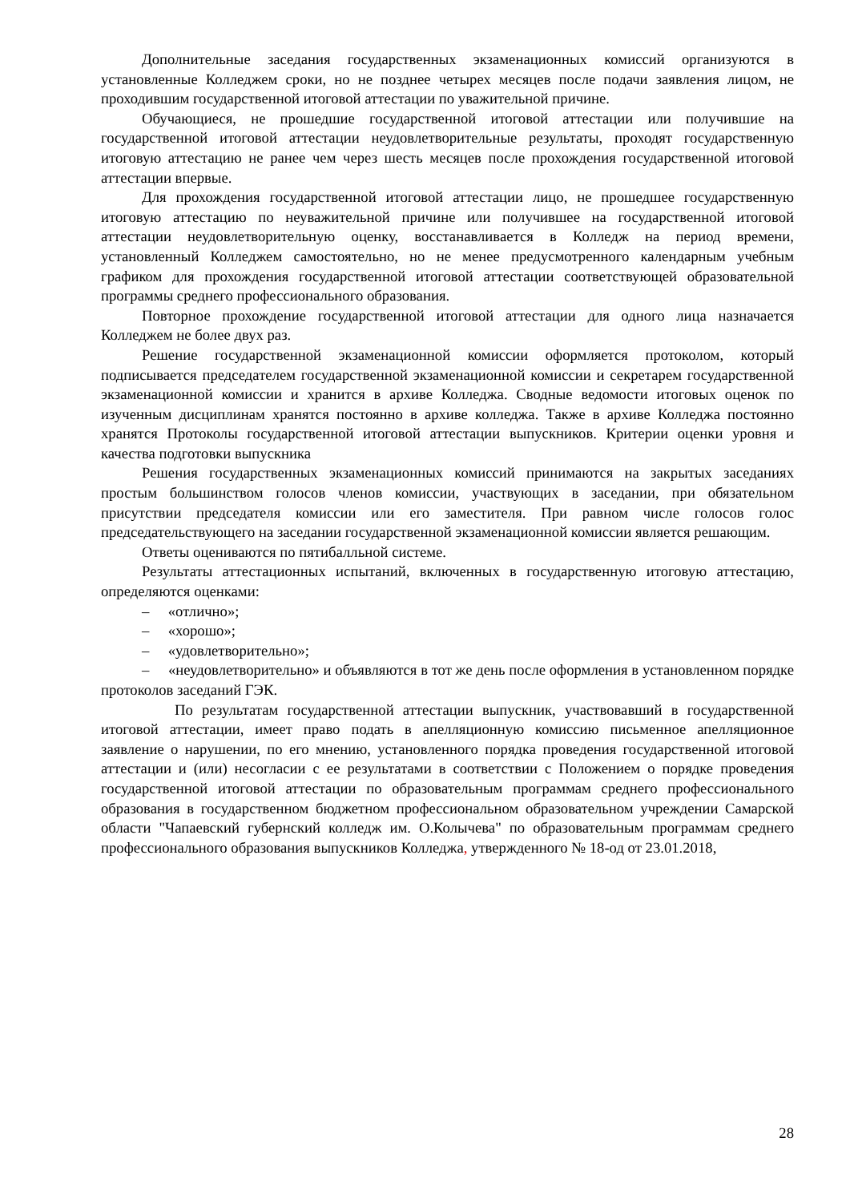Дополнительные заседания государственных экзаменационных комиссий организуются в установленные Колледжем сроки, но не позднее четырех месяцев после подачи заявления лицом, не проходившим государственной итоговой аттестации по уважительной причине.
Обучающиеся, не прошедшие государственной итоговой аттестации или получившие на государственной итоговой аттестации неудовлетворительные результаты, проходят государственную итоговую аттестацию не ранее чем через шесть месяцев после прохождения государственной итоговой аттестации впервые.
Для прохождения государственной итоговой аттестации лицо, не прошедшее государственную итоговую аттестацию по неуважительной причине или получившее на государственной итоговой аттестации неудовлетворительную оценку, восстанавливается в Колледж на период времени, установленный Колледжем самостоятельно, но не менее предусмотренного календарным учебным графиком для прохождения государственной итоговой аттестации соответствующей образовательной программы среднего профессионального образования.
Повторное прохождение государственной итоговой аттестации для одного лица назначается Колледжем не более двух раз.
Решение государственной экзаменационной комиссии оформляется протоколом, который подписывается председателем государственной экзаменационной комиссии и секретарем государственной экзаменационной комиссии и хранится в архиве Колледжа. Сводные ведомости итоговых оценок по изученным дисциплинам хранятся постоянно в архиве колледжа. Также в архиве Колледжа постоянно хранятся Протоколы государственной итоговой аттестации выпускников. Критерии оценки уровня и качества подготовки выпускника
Решения государственных экзаменационных комиссий принимаются на закрытых заседаниях простым большинством голосов членов комиссии, участвующих в заседании, при обязательном присутствии председателя комиссии или его заместителя. При равном числе голосов голос председательствующего на заседании государственной экзаменационной комиссии является решающим.
Ответы оцениваются по пятибалльной системе.
Результаты аттестационных испытаний, включенных в государственную итоговую аттестацию, определяются оценками:
– «отлично»;
– «хорошо»;
– «удовлетворительно»;
– «неудовлетворительно» и объявляются в тот же день после оформления в установленном порядке протоколов заседаний ГЭК.
По результатам государственной аттестации выпускник, участвовавший в государственной итоговой аттестации, имеет право подать в апелляционную комиссию письменное апелляционное заявление о нарушении, по его мнению, установленного порядка проведения государственной итоговой аттестации и (или) несогласии с ее результатами в соответствии с Положением о порядке проведения государственной итоговой аттестации по образовательным программам среднего профессионального образования в государственном бюджетном профессиональном образовательном учреждении Самарской области "Чапаевский губернский колледж им. О.Колычева" по образовательным программам среднего профессионального образования выпускников Колледжа, утвержденного № 18-од от 23.01.2018,
28